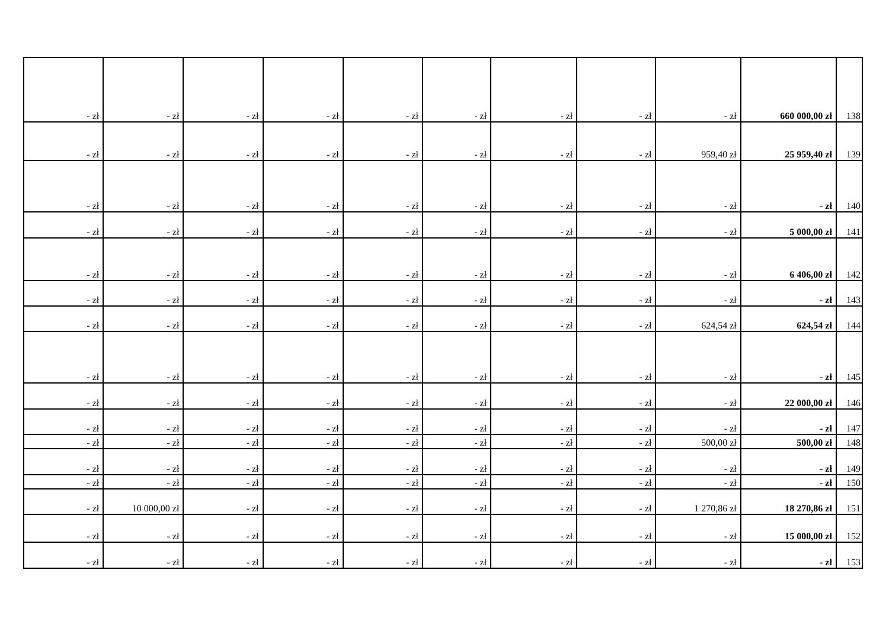| - zł | - zł | - zł | - zł | - zł | - zł | - zł | - zł | - zł | 660 000,00 zł | 138 |
| - zł | - zł | - zł | - zł | - zł | - zł | - zł | - zł | 959,40 zł | 25 959,40 zł | 139 |
| - zł | - zł | - zł | - zł | - zł | - zł | - zł | - zł | - zł | - zł | 140 |
| - zł | - zł | - zł | - zł | - zł | - zł | - zł | - zł | - zł | 5 000,00 zł | 141 |
| - zł | - zł | - zł | - zł | - zł | - zł | - zł | - zł | - zł | 6 406,00 zł | 142 |
| - zł | - zł | - zł | - zł | - zł | - zł | - zł | - zł | - zł | - zł | 143 |
| - zł | - zł | - zł | - zł | - zł | - zł | - zł | - zł | 624,54 zł | 624,54 zł | 144 |
| - zł | - zł | - zł | - zł | - zł | - zł | - zł | - zł | - zł | - zł | 145 |
| - zł | - zł | - zł | - zł | - zł | - zł | - zł | - zł | - zł | 22 000,00 zł | 146 |
| - zł | - zł | - zł | - zł | - zł | - zł | - zł | - zł | - zł | - zł | 147 |
| - zł | - zł | - zł | - zł | - zł | - zł | - zł | - zł | 500,00 zł | 500,00 zł | 148 |
| - zł | - zł | - zł | - zł | - zł | - zł | - zł | - zł | - zł | - zł | 149 |
| - zł | - zł | - zł | - zł | - zł | - zł | - zł | - zł | - zł | - zł | 150 |
| - zł | 10 000,00 zł | - zł | - zł | - zł | - zł | - zł | - zł | 1 270,86 zł | 18 270,86 zł | 151 |
| - zł | - zł | - zł | - zł | - zł | - zł | - zł | - zł | - zł | 15 000,00 zł | 152 |
| - zł | - zł | - zł | - zł | - zł | - zł | - zł | - zł | - zł | - zł | 153 |